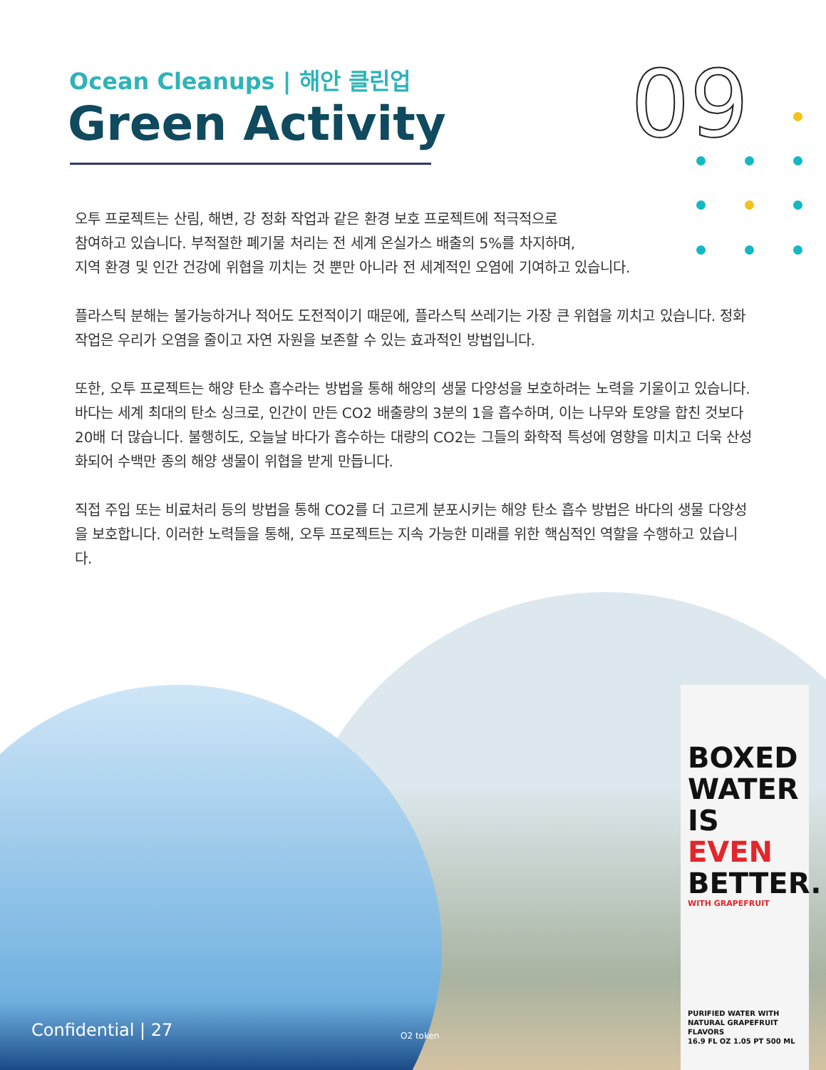Ocean Cleanups | 해안 클린업
Green Activity 09
오투 프로젝트는 산림, 해변, 강 정화 작업과 같은 환경 보호 프로젝트에 적극적으로
참여하고 있습니다. 부적절한 폐기물 처리는 전 세계 온실가스 배출의 5%를 차지하며,
지역 환경 및 인간 건강에 위협을 끼치는 것 뿐만 아니라 전 세계적인 오염에 기여하고 있습니다.
플라스틱 분해는 불가능하거나 적어도 도전적이기 때문에, 플라스틱 쓰레기는 가장 큰 위협을 끼치고 있습니다. 정화 작업은 우리가 오염을 줄이고 자연 자원을 보존할 수 있는 효과적인 방법입니다.
또한, 오투 프로젝트는 해양 탄소 흡수라는 방법을 통해 해양의 생물 다양성을 보호하려는 노력을 기울이고 있습니다. 바다는 세계 최대의 탄소 싱크로, 인간이 만든 CO2 배출량의 3분의 1을 흡수하며, 이는 나무와 토양을 합친 것보다 20배 더 많습니다. 불행히도, 오늘날 바다가 흡수하는 대량의 CO2는 그들의 화학적 특성에 영향을 미치고 더욱 산성화되어 수백만 종의 해양 생물이 위협을 받게 만듭니다.
직접 주입 또는 비료처리 등의 방법을 통해 CO2를 더 고르게 분포시키는 해양 탄소 흡수 방법은 바다의 생물 다양성을 보호합니다. 이러한 노력들을 통해, 오투 프로젝트는 지속 가능한 미래를 위한 핵심적인 역할을 수행하고 있습니다.
BOXED
WATER
IS EVEN
BETTER.
WITH GRAPEFRUIT
PURIFIED WATER WITH NATURAL GRAPEFRUIT FLAVORS
16.9 FL OZ 1.05 PT 500 ML
Confidential | 27 O2 token